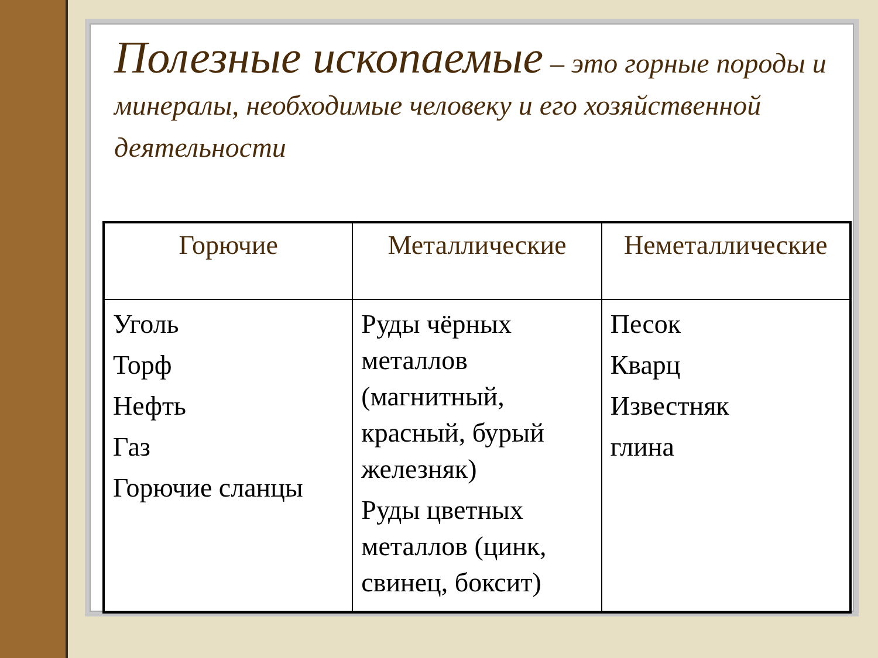Полезные ископаемые – это горные породы и минералы, необходимые человеку и его хозяйственной деятельности
| Горючие | Металлические | Неметаллические |
| --- | --- | --- |
| Уголь Торф Нефть Газ Горючие сланцы | Руды чёрных металлов (магнитный, красный, бурый железняк) Руды цветных металлов (цинк, свинец, боксит) | Песок Кварц Известняк глина |